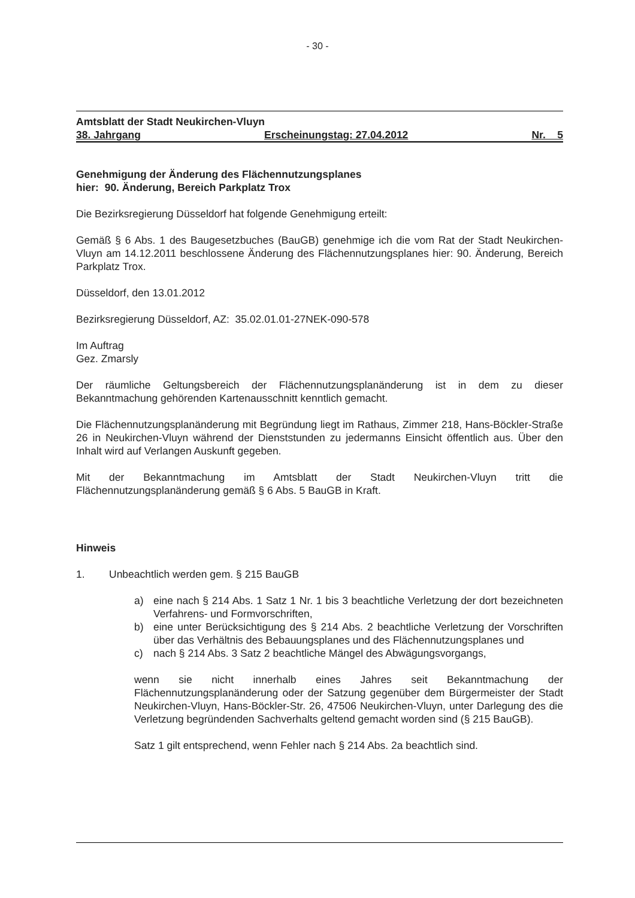- 30 -
Amtsblatt der Stadt Neukirchen-Vluyn
38. Jahrgang Erscheinungstag: 27.04.2012 Nr. 5
Genehmigung der Änderung des Flächennutzungsplanes
hier: 90. Änderung, Bereich Parkplatz Trox
Die Bezirksregierung Düsseldorf hat folgende Genehmigung erteilt:
Gemäß § 6 Abs. 1 des Baugesetzbuches (BauGB) genehmige ich die vom Rat der Stadt Neukirchen-Vluyn am 14.12.2011 beschlossene Änderung des Flächennutzungsplanes hier: 90. Änderung, Bereich Parkplatz Trox.
Düsseldorf, den 13.01.2012
Bezirksregierung Düsseldorf, AZ: 35.02.01.01-27NEK-090-578
Im Auftrag
Gez. Zmarsly
Der räumliche Geltungsbereich der Flächennutzungsplanänderung ist in dem zu dieser Bekanntmachung gehörenden Kartenausschnitt kenntlich gemacht.
Die Flächennutzungsplanänderung mit Begründung liegt im Rathaus, Zimmer 218, Hans-Böckler-Straße 26 in Neukirchen-Vluyn während der Dienststunden zu jedermanns Einsicht öffentlich aus. Über den Inhalt wird auf Verlangen Auskunft gegeben.
Mit der Bekanntmachung im Amtsblatt der Stadt Neukirchen-Vluyn tritt die Flächennutzungsplanänderung gemäß § 6 Abs. 5 BauGB in Kraft.
Hinweis
1. Unbeachtlich werden gem. § 215 BauGB
a) eine nach § 214 Abs. 1 Satz 1 Nr. 1 bis 3 beachtliche Verletzung der dort bezeichneten Verfahrens- und Formvorschriften,
b) eine unter Berücksichtigung des § 214 Abs. 2 beachtliche Verletzung der Vorschriften über das Verhältnis des Bebauungsplanes und des Flächennutzungsplanes und
c) nach § 214 Abs. 3 Satz 2 beachtliche Mängel des Abwägungsvorgangs,
wenn sie nicht innerhalb eines Jahres seit Bekanntmachung der Flächennutzungsplanänderung oder der Satzung gegenüber dem Bürgermeister der Stadt Neukirchen-Vluyn, Hans-Böckler-Str. 26, 47506 Neukirchen-Vluyn, unter Darlegung des die Verletzung begründenden Sachverhalts geltend gemacht worden sind (§ 215 BauGB).
Satz 1 gilt entsprechend, wenn Fehler nach § 214 Abs. 2a beachtlich sind.